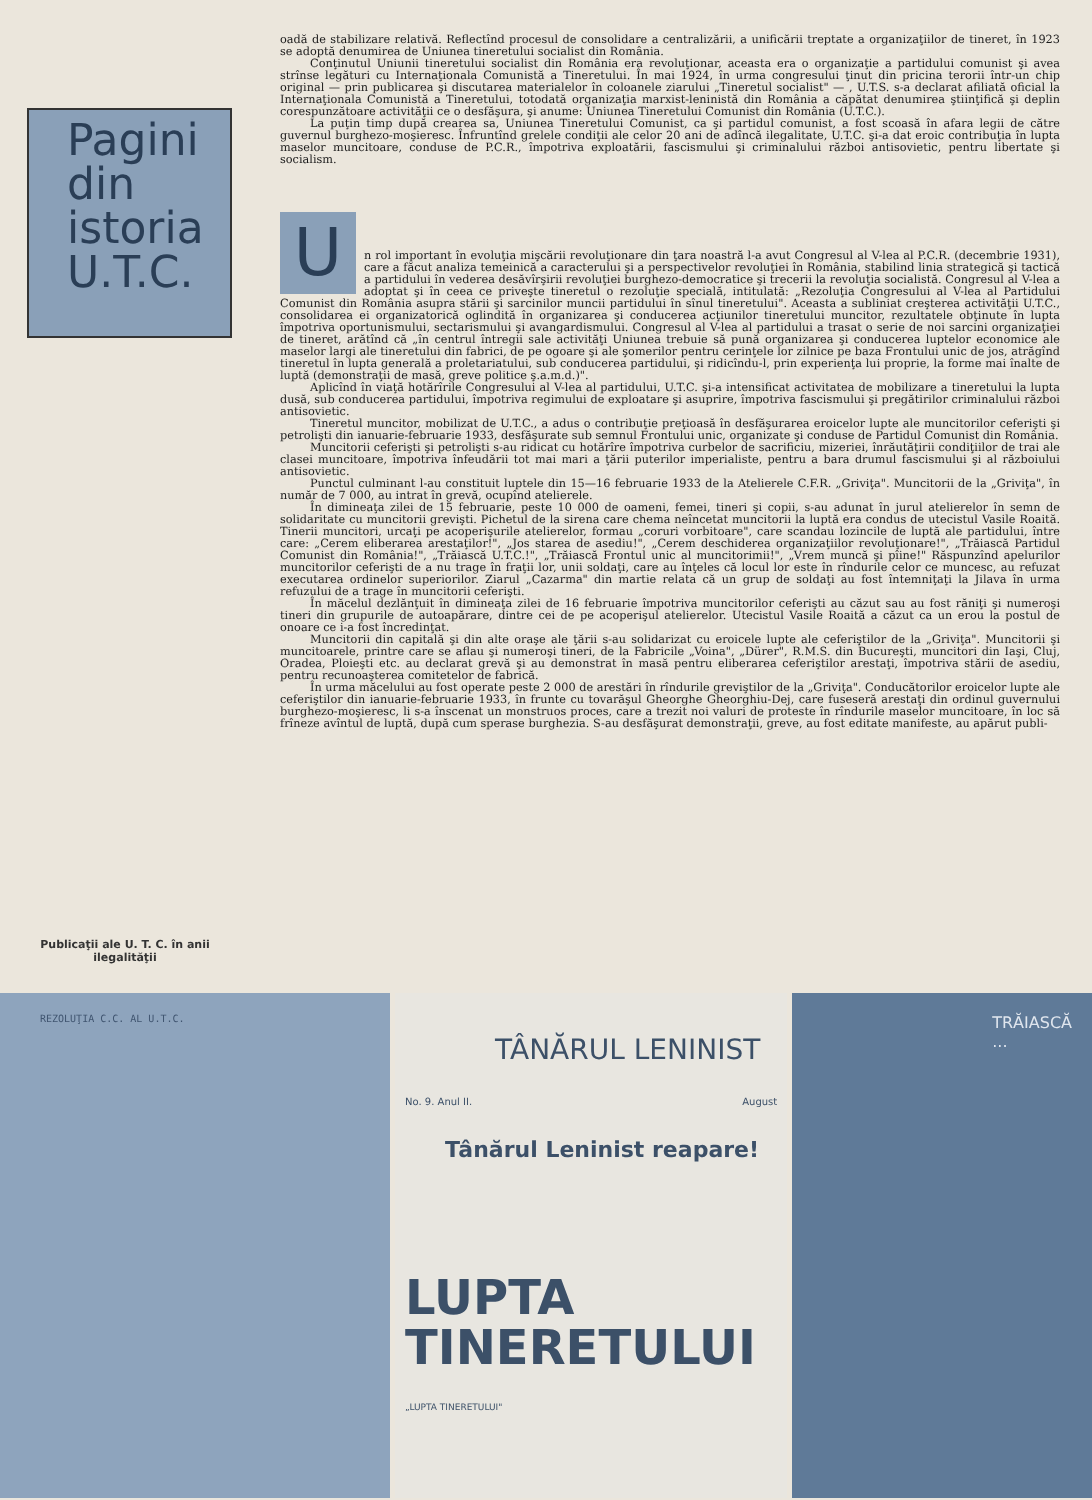Pagini
din
istoria
U.T.C.
Publicaţii ale U. T. C. în anii ilegalităţii
oadă de stabilizare relativă. Reflectînd procesul de consolidare a centralizării, a unificării treptate a organizaţiilor de tineret, în 1923 se adoptă denumirea de Uniunea tineretului socialist din România.
Conţinutul Uniunii tineretului socialist din România era revoluţionar, aceasta era o organizaţie a partidului comunist şi avea strînse legături cu Internaţionala Comunistă a Tineretului. În mai 1924, în urma congresului ţinut din pricina terorii într-un chip original — prin publicarea şi discutarea materialelor în coloanele ziarului „Tineretul socialist" — , U.T.S. s-a declarat afiliată oficial la Internaţionala Comunistă a Tineretului, totodată organizaţia marxist-leninistă din România a căpătat denumirea ştiinţifică şi deplin corespunzătoare activităţii ce o desfăşura, şi anume: Uniunea Tineretului Comunist din România (U.T.C.).
La puţin timp după crearea sa, Uniunea Tineretului Comunist, ca şi partidul comunist, a fost scoasă în afara legii de către guvernul burghezo-moşieresc. Înfruntînd grelele condiţii ale celor 20 ani de adîncă ilegalitate, U.T.C. şi-a dat eroic contribuţia în lupta maselor muncitoare, conduse de P.C.R., împotriva exploatării, fascismului şi criminalului război antisovietic, pentru libertate şi socialism.
U
n rol important în evoluţia mişcării revoluţionare din ţara noastră l-a avut Congresul al V-lea al P.C.R. (decembrie 1931), care a făcut analiza temeinică a caracterului şi a perspectivelor revoluţiei în România, stabilind linia strategică şi tactică a partidului în vederea desăvîrşirii revoluţiei burghezo-democratice şi trecerii la revoluţia socialistă. Congresul al V-lea a adoptat şi în ceea ce priveşte tineretul o rezoluţie specială, intitulată: „Rezoluţia Congresului al V-lea al Partidului Comunist din România asupra stării şi sarcinilor muncii partidului în sînul tineretului". Aceasta a subliniat creşterea activităţii U.T.C., consolidarea ei organizatorică oglindită în organizarea şi conducerea acţiunilor tineretului muncitor, rezultatele obţinute în lupta împotriva oportunismului, sectarismului şi avangardismului. Congresul al V-lea al partidului a trasat o serie de noi sarcini organizaţiei de tineret, arătînd că „în centrul întregii sale activităţi Uniunea trebuie să pună organizarea şi conducerea luptelor economice ale maselor largi ale tineretului din fabrici, de pe ogoare şi ale şomerilor pentru cerinţele lor zilnice pe baza Frontului unic de jos, atrăgînd tineretul în lupta generală a proletariatului, sub conducerea partidului, şi ridicîndu-l, prin experienţa lui proprie, la forme mai înalte de luptă (demonstraţii de masă, greve politice ş.a.m.d.)".
Aplicînd în viaţă hotărîrile Congresului al V-lea al partidului, U.T.C. şi-a intensificat activitatea de mobilizare a tineretului la lupta dusă, sub conducerea partidului, împotriva regimului de exploatare şi asuprire, împotriva fascismului şi pregătirilor criminalului război antisovietic.
Tineretul muncitor, mobilizat de U.T.C., a adus o contribuţie preţioasă în desfăşurarea eroicelor lupte ale muncitorilor ceferişti şi petrolişti din ianuarie-februarie 1933, desfăşurate sub semnul Frontului unic, organizate şi conduse de Partidul Comunist din România.
Muncitorii ceferişti şi petrolişti s-au ridicat cu hotărîre împotriva curbelor de sacrificiu, mizeriei, înrăutăţirii condiţiilor de trai ale clasei muncitoare, împotriva înfeudării tot mai mari a ţării puterilor imperialiste, pentru a bara drumul fascismului şi al războiului antisovietic.
Punctul culminant l-au constituit luptele din 15—16 februarie 1933 de la Atelierele C.F.R. „Griviţa". Muncitorii de la „Griviţa", în număr de 7 000, au intrat în grevă, ocupînd atelierele.
În dimineaţa zilei de 15 februarie, peste 10 000 de oameni, femei, tineri şi copii, s-au adunat în jurul atelierelor în semn de solidaritate cu muncitorii grevişti. Pichetul de la sirena care chema neîncetat muncitorii la luptă era condus de utecistul Vasile Roaită. Tinerii muncitori, urcaţi pe acoperişurile atelierelor, formau „coruri vorbitoare", care scandau lozincile de luptă ale partidului, între care: „Cerem eliberarea arestaţilor!", „Jos starea de asediu!", „Cerem deschiderea organizaţiilor revoluţionare!", „Trăiască Partidul Comunist din România!", „Trăiască U.T.C.!", „Trăiască Frontul unic al muncitorimii!", „Vrem muncă şi pîine!" Răspunzînd apelurilor muncitorilor ceferişti de a nu trage în fraţii lor, unii soldaţi, care au înţeles că locul lor este în rîndurile celor ce muncesc, au refuzat executarea ordinelor superiorilor. Ziarul „Cazarma" din martie relata că un grup de soldaţi au fost întemniţaţi la Jilava în urma refuzului de a trage în muncitorii ceferişti.
În măcelul dezlănţuit în dimineaţa zilei de 16 februarie împotriva muncitorilor ceferişti au căzut sau au fost răniţi şi numeroşi tineri din grupurile de autoapărare, dintre cei de pe acoperişul atelierelor. Utecistul Vasile Roaită a căzut ca un erou la postul de onoare ce i-a fost încredinţat.
Muncitorii din capitală şi din alte oraşe ale ţării s-au solidarizat cu eroicele lupte ale ceferiştilor de la „Griviţa". Muncitorii şi muncitoarele, printre care se aflau şi numeroşi tineri, de la Fabricile „Voina", „Dürer", R.M.S. din Bucureşti, muncitori din Iaşi, Cluj, Oradea, Ploieşti etc. au declarat grevă şi au demonstrat în masă pentru eliberarea ceferiştilor arestaţi, împotriva stării de asediu, pentru recunoaşterea comitetelor de fabrică.
În urma măcelului au fost operate peste 2 000 de arestări în rîndurile greviştilor de la „Griviţa". Conducătorilor eroicelor lupte ale ceferiştilor din ianuarie-februarie 1933, în frunte cu tovarăşul Gheorghe Gheorghiu-Dej, care fuseseră arestaţi din ordinul guvernului burghezo-moşieresc, li s-a înscenat un monstruos proces, care a trezit noi valuri de proteste în rîndurile maselor muncitoare, în loc să frîneze avîntul de luptă, după cum sperase burghezia. S-au desfăşurat demonstraţii, greve, au fost editate manifeste, au apărut publi-
REZOLUŢIA C.C. AL U.T.C.
TÂNĂRUL LENINIST
No. 9. Anul II. August
Tânărul Leninist reapare!
LUPTA
TINERETULUI
„LUPTA TINERETULUI"
TRĂIASCĂ ...